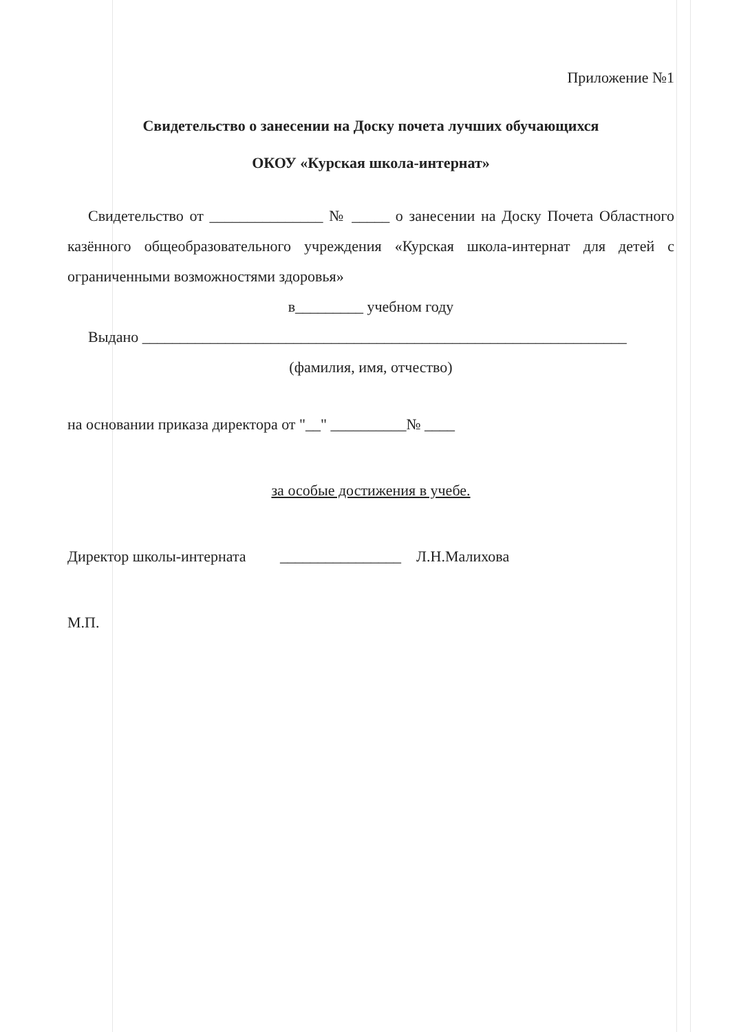Приложение №1
Свидетельство о занесении на Доску почета лучших обучающихся
ОКОУ «Курская школа-интернат»
Свидетельство от _______________ № _____ о занесении на Доску Почета Областного казённого общеобразовательного учреждения «Курская школа-интернат для детей с ограниченными возможностями здоровья»
в_________ учебном году
Выдано ________________________________________________________________
(фамилия, имя, отчество)
на основании приказа директора от "__" __________№ ____
за особые достижения в учебе.
Директор школы-интерната ________________ Л.Н.Малихова
М.П.